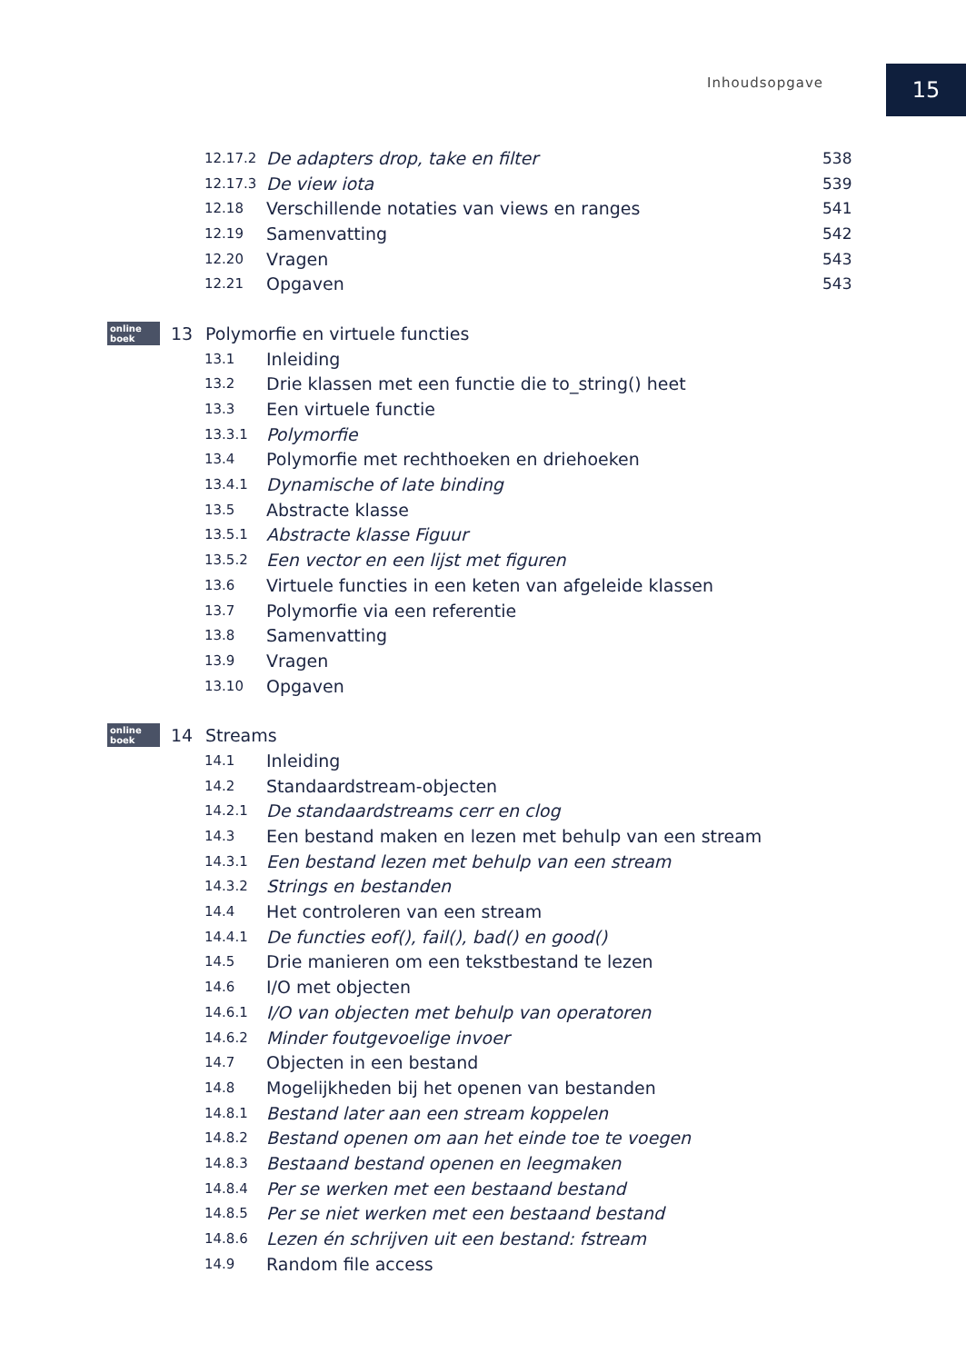Inhoudsopgave 15
12.17.2 De adapters drop, take en filter 538
12.17.3 De view iota 539
12.18 Verschillende notaties van views en ranges 541
12.19 Samenvatting 542
12.20 Vragen 543
12.21 Opgaven 543
online boek 13 Polymorfie en virtuele functies
13.1 Inleiding
13.2 Drie klassen met een functie die to_string() heet
13.3 Een virtuele functie
13.3.1 Polymorfie
13.4 Polymorfie met rechthoeken en driehoeken
13.4.1 Dynamische of late binding
13.5 Abstracte klasse
13.5.1 Abstracte klasse Figuur
13.5.2 Een vector en een lijst met figuren
13.6 Virtuele functies in een keten van afgeleide klassen
13.7 Polymorfie via een referentie
13.8 Samenvatting
13.9 Vragen
13.10 Opgaven
online boek 14 Streams
14.1 Inleiding
14.2 Standaardstream-objecten
14.2.1 De standaardstreams cerr en clog
14.3 Een bestand maken en lezen met behulp van een stream
14.3.1 Een bestand lezen met behulp van een stream
14.3.2 Strings en bestanden
14.4 Het controleren van een stream
14.4.1 De functies eof(), fail(), bad() en good()
14.5 Drie manieren om een tekstbestand te lezen
14.6 I/O met objecten
14.6.1 I/O van objecten met behulp van operatoren
14.6.2 Minder foutgevoelige invoer
14.7 Objecten in een bestand
14.8 Mogelijkheden bij het openen van bestanden
14.8.1 Bestand later aan een stream koppelen
14.8.2 Bestand openen om aan het einde toe te voegen
14.8.3 Bestaand bestand openen en leegmaken
14.8.4 Per se werken met een bestaand bestand
14.8.5 Per se niet werken met een bestaand bestand
14.8.6 Lezen én schrijven uit een bestand: fstream
14.9 Random file access